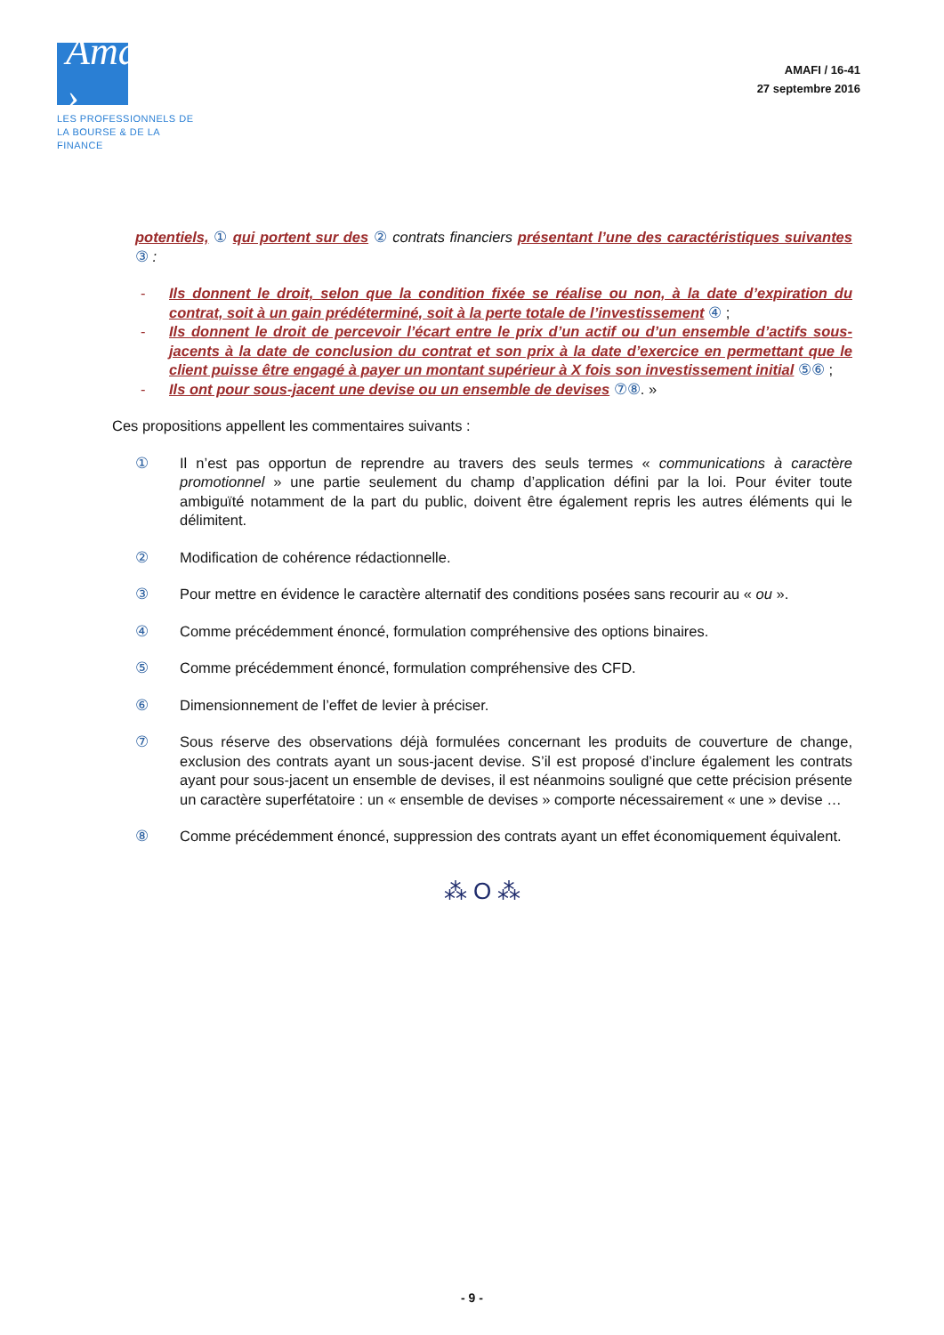Amafi ›
LES PROFESSIONNELS DE
LA BOURSE & DE LA FINANCE
AMAFI / 16-41
27 septembre 2016
potentiels, ① qui portent sur des ② contrats financiers présentant l’une des caractéristiques suivantes ③ :
- Ils donnent le droit, selon que la condition fixée se réalise ou non, à la date d’expiration du contrat, soit à un gain prédéterminé, soit à la perte totale de l’investissement ④ ;
- Ils donnent le droit de percevoir l’écart entre le prix d’un actif ou d’un ensemble d’actifs sous-jacents à la date de conclusion du contrat et son prix à la date d’exercice en permettant que le client puisse être engagé à payer un montant supérieur à X fois son investissement initial ⑤⑥ ;
- Ils ont pour sous-jacent une devise ou un ensemble de devises ⑦⑧. »
Ces propositions appellent les commentaires suivants :
① Il n’est pas opportun de reprendre au travers des seuls termes « communications à caractère promotionnel » une partie seulement du champ d’application défini par la loi. Pour éviter toute ambiguïté notamment de la part du public, doivent être également repris les autres éléments qui le délimitent.
② Modification de cohérence rédactionnelle.
③ Pour mettre en évidence le caractère alternatif des conditions posées sans recourir au « ou ».
④ Comme précédemment énoncé, formulation compréhensive des options binaires.
⑤ Comme précédemment énoncé, formulation compréhensive des CFD.
⑥ Dimensionnement de l’effet de levier à préciser.
⑦ Sous réserve des observations déjà formulées concernant les produits de couverture de change, exclusion des contrats ayant un sous-jacent devise. S’il est proposé d’inclure également les contrats ayant pour sous-jacent un ensemble de devises, il est néanmoins souligné que cette précision présente un caractère superfétatoire : un « ensemble de devises » comporte nécessairement « une » devise …
⑧ Comme précédemment énoncé, suppression des contrats ayant un effet économiquement équivalent.
⁂ O ⁂
- 9 -